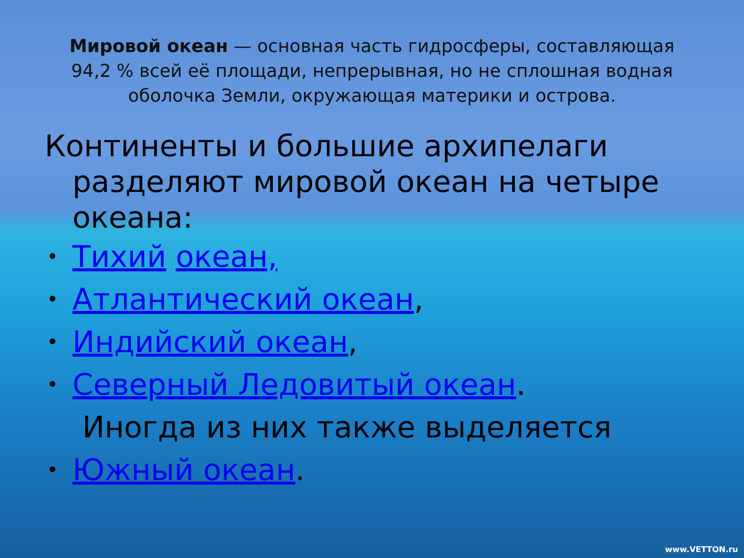Мировой океан — основная часть гидросферы, составляющая 94,2 % всей её площади, непрерывная, но не сплошная водная оболочка Земли, окружающая материки и острова.
Континенты и большие архипелаги
разделяют мировой океан на четыре океана:
• Тихий океан,
• Атлантический океан,
• Индийский океан,
• Северный Ледовитый океан.
Иногда из них также выделяется
• Южный океан.
www.VETTON.ru